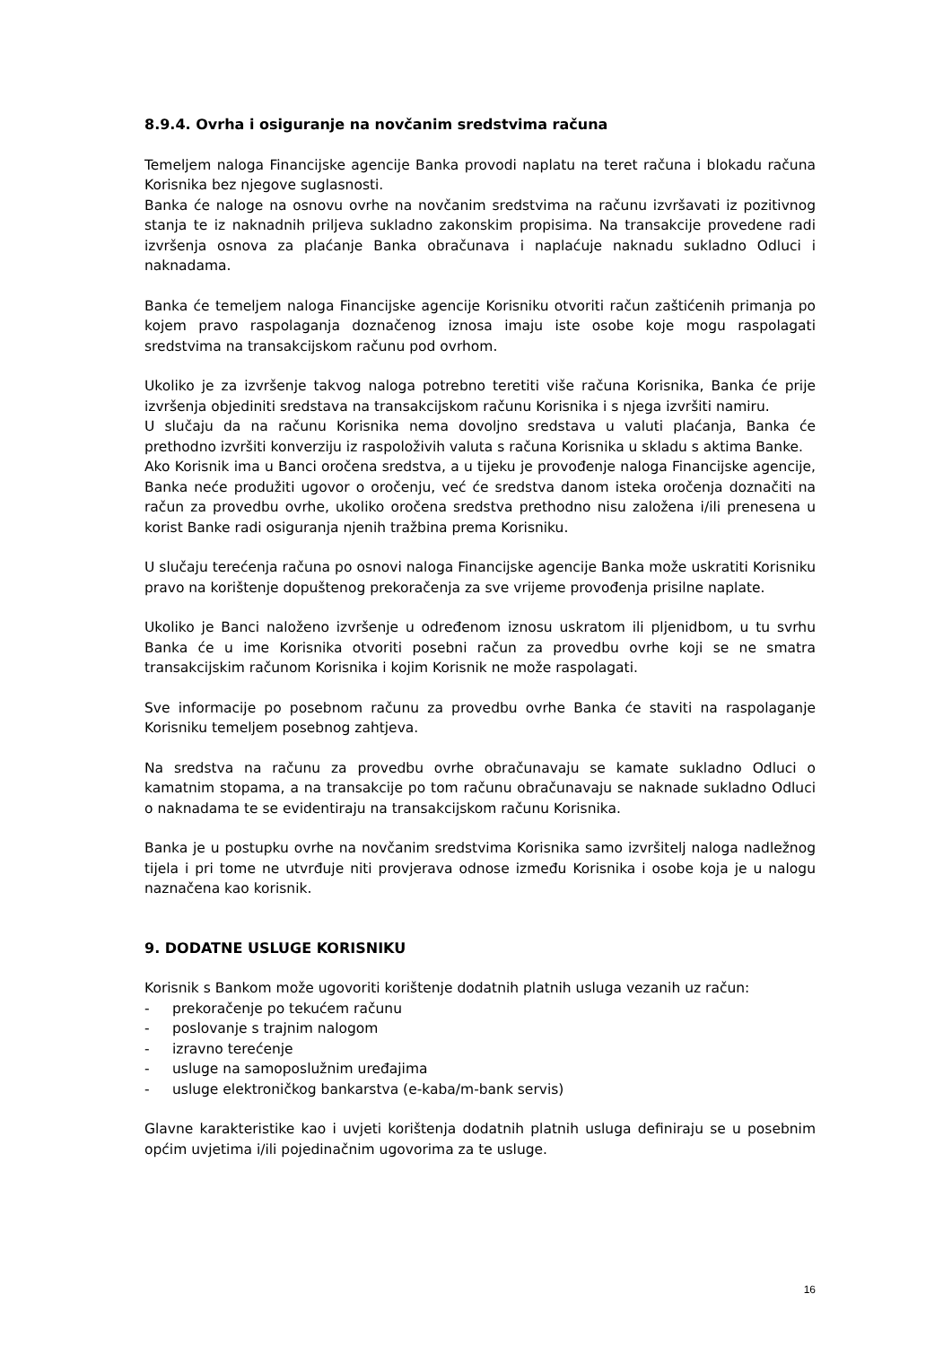8.9.4. Ovrha i osiguranje na novčanim sredstvima računa
Temeljem naloga Financijske agencije Banka provodi naplatu na teret računa i blokadu računa Korisnika bez njegove suglasnosti.
Banka će naloge na osnovu ovrhe na novčanim sredstvima na računu izvršavati iz pozitivnog stanja te iz naknadnih priljeva sukladno zakonskim propisima. Na transakcije provedene radi izvršenja osnova za plaćanje Banka obračunava i naplaćuje naknadu sukladno Odluci i naknadama.
Banka će temeljem naloga Financijske agencije Korisniku otvoriti račun zaštićenih primanja po kojem pravo raspolaganja doznačenog iznosa imaju iste osobe koje mogu raspolagati sredstvima na transakcijskom računu pod ovrhom.
Ukoliko je za izvršenje takvog naloga potrebno teretiti više računa Korisnika, Banka će prije izvršenja objediniti sredstava na transakcijskom računu Korisnika i s njega izvršiti namiru.
U slučaju da na računu Korisnika nema dovoljno sredstava u valuti plaćanja, Banka će prethodno izvršiti konverziju iz raspoloživih valuta s računa Korisnika u skladu s aktima Banke.
Ako Korisnik ima u Banci oročena sredstva, a u tijeku je provođenje naloga Financijske agencije, Banka neće produžiti ugovor o oročenju, već će sredstva danom isteka oročenja doznačiti na račun za provedbu ovrhe, ukoliko oročena sredstva prethodno nisu založena i/ili prenesena u korist Banke radi osiguranja njenih tražbina prema Korisniku.
U slučaju terećenja računa po osnovi naloga Financijske agencije Banka može uskratiti Korisniku pravo na korištenje dopuštenog prekoračenja za sve vrijeme provođenja prisilne naplate.
Ukoliko je Banci naloženo izvršenje u određenom iznosu uskratom ili pljenidbom, u tu svrhu Banka će u ime Korisnika otvoriti posebni račun za provedbu ovrhe koji se ne smatra transakcijskim računom Korisnika i kojim Korisnik ne može raspolagati.
Sve informacije po posebnom računu za provedbu ovrhe Banka će staviti na raspolaganje Korisniku temeljem posebnog zahtjeva.
Na sredstva na računu za provedbu ovrhe obračunavaju se kamate sukladno Odluci o kamatnim stopama, a na transakcije po tom računu obračunavaju se naknade sukladno Odluci o naknadama te se evidentiraju na transakcijskom računu Korisnika.
Banka je u postupku ovrhe na novčanim sredstvima Korisnika samo izvršitelj naloga nadležnog tijela i pri tome ne utvrđuje niti provjerava odnose između Korisnika i osobe koja je u nalogu naznačena kao korisnik.
9. DODATNE USLUGE KORISNIKU
Korisnik s Bankom može ugovoriti korištenje dodatnih platnih usluga vezanih uz račun:
- prekoračenje po tekućem računu
- poslovanje s trajnim nalogom
- izravno terećenje
- usluge na samoposlužnim uređajima
- usluge elektroničkog bankarstva (e-kaba/m-bank servis)
Glavne karakteristike kao i uvjeti korištenja dodatnih platnih usluga definiraju se u posebnim općim uvjetima i/ili pojedinačnim ugovorima za te usluge.
16